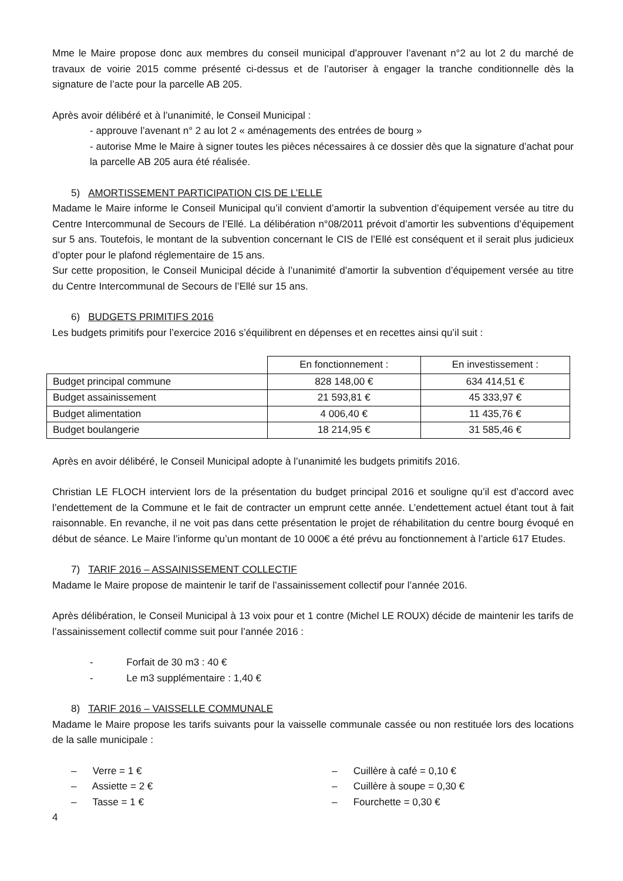Mme le Maire propose donc aux membres du conseil municipal d’approuver l’avenant n°2 au lot 2 du marché de travaux de voirie 2015 comme présenté ci-dessus et de l’autoriser à engager la tranche conditionnelle dès la signature de l’acte pour la parcelle AB 205.
Après avoir délibéré et à l’unanimité, le Conseil Municipal :
- approuve l’avenant n° 2 au lot 2 « aménagements des entrées de bourg »
- autorise Mme le Maire à signer toutes les pièces nécessaires à ce dossier dès que la signature d’achat pour la parcelle AB 205 aura été réalisée.
5) AMORTISSEMENT PARTICIPATION CIS DE L’ELLE
Madame le Maire informe le Conseil Municipal qu’il convient d’amortir la subvention d’équipement versée au titre du Centre Intercommunal de Secours de l’Ellé. La délibération n°08/2011 prévoit d’amortir les subventions d’équipement sur 5 ans. Toutefois, le montant de la subvention concernant le CIS de l’Ellé est conséquent et il serait plus judicieux d’opter pour le plafond réglementaire de 15 ans.
Sur cette proposition, le Conseil Municipal décide à l’unanimité d’amortir la subvention d’équipement versée au titre du Centre Intercommunal de Secours de l’Ellé sur 15 ans.
6) BUDGETS PRIMITIFS 2016
Les budgets primitifs pour l’exercice 2016 s’équilibrent en dépenses et en recettes ainsi qu’il suit :
| | En fonctionnement : | En investissement : |
| Budget principal commune | 828 148,00 € | 634 414,51 € |
| Budget assainissement | 21 593,81 € | 45 333,97 € |
| Budget alimentation | 4 006,40 € | 11 435,76 € |
| Budget boulangerie | 18 214,95 € | 31 585,46 € |
Après en avoir délibéré, le Conseil Municipal adopte à l’unanimité les budgets primitifs 2016.
Christian LE FLOCH intervient lors de la présentation du budget principal 2016 et souligne qu’il est d’accord avec l’endettement de la Commune et le fait de contracter un emprunt cette année. L’endettement actuel étant tout à fait raisonnable. En revanche, il ne voit pas dans cette présentation le projet de réhabilitation du centre bourg évoqué en début de séance. Le Maire l’informe qu’un montant de 10 000€ a été prévu au fonctionnement à l’article 617 Etudes.
7) TARIF 2016 – ASSAINISSEMENT COLLECTIF
Madame le Maire propose de maintenir le tarif de l’assainissement collectif pour l’année 2016.
Après délibération, le Conseil Municipal à 13 voix pour et 1 contre (Michel LE ROUX) décide de maintenir les tarifs de l’assainissement collectif comme suit pour l’année 2016 :
- Forfait de 30 m3 : 40 €
- Le m3 supplémentaire : 1,40 €
8) TARIF 2016 – VAISSELLE COMMUNALE
Madame le Maire propose les tarifs suivants pour la vaisselle communale cassée ou non restituée lors des locations de la salle municipale :
– Verre = 1 €
– Assiette = 2 €
– Tasse = 1 €
– Cuillère à café = 0,10 €
– Cuillère à soupe = 0,30 €
– Fourchette = 0,30 €
4